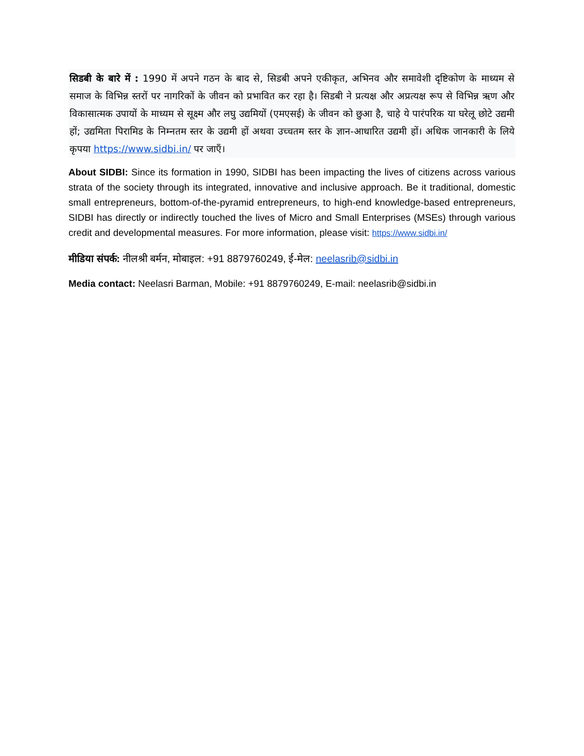सिडबी के बारे में : 1990 में अपने गठन के बाद से, सिडबी अपने एकीकृत, अभिनव और समावेशी दृष्टिकोण के माध्यम से समाज के विभिन्न स्तरों पर नागरिकों के जीवन को प्रभावित कर रहा है। सिडबी ने प्रत्यक्ष और अप्रत्यक्ष रूप से विभिन्न ऋण और विकासात्मक उपायों के माध्यम से सूक्ष्म और लघु उद्यमियों (एमएसई) के जीवन को छुआ है, चाहे ये पारंपरिक या घरेलू छोटे उद्यमी हों; उद्यमिता पिरामिड के निम्नतम स्तर के उद्यमी हों अथवा उच्चतम स्तर के ज्ञान-आधारित उद्यमी हों। अधिक जानकारी के लिये कृपया https://www.sidbi.in/ पर जाएँ।
About SIDBI: Since its formation in 1990, SIDBI has been impacting the lives of citizens across various strata of the society through its integrated, innovative and inclusive approach. Be it traditional, domestic small entrepreneurs, bottom-of-the-pyramid entrepreneurs, to high-end knowledge-based entrepreneurs, SIDBI has directly or indirectly touched the lives of Micro and Small Enterprises (MSEs) through various credit and developmental measures. For more information, please visit: https://www.sidbi.in/
मीडिया संपर्क: नीलश्री बर्मन, मोबाइल: +91 8879760249, ई-मेल: neelasrib@sidbi.in
Media contact: Neelasri Barman, Mobile: +91 8879760249, E-mail: neelasrib@sidbi.in